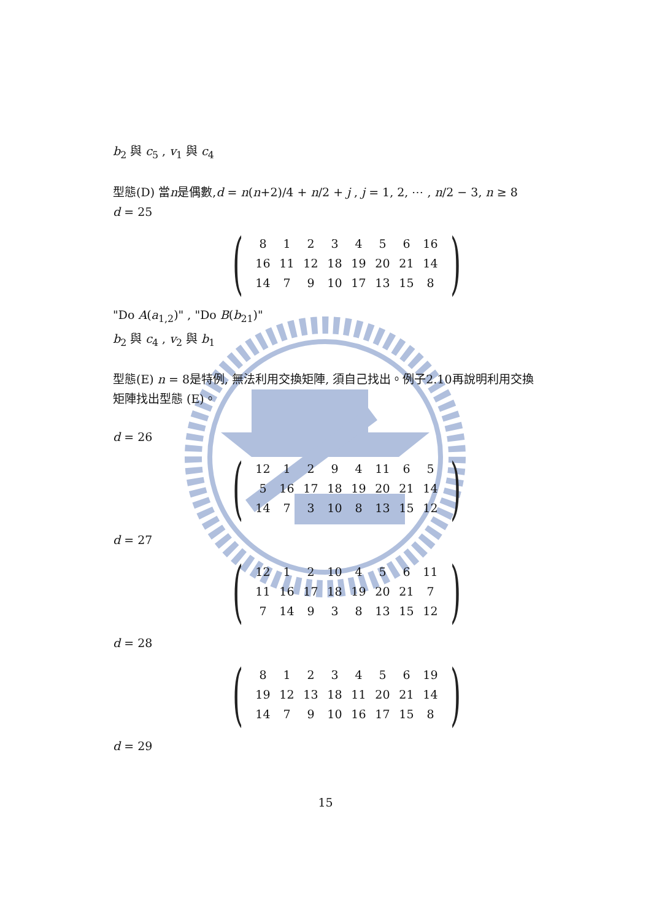b<sub>2</sub> 與 c<sub>5</sub> , v<sub>1</sub> 與 c<sub>4</sub>
型態(D) 當n是偶數,d = n(n+2)/4 + n/2 + j , j = 1, 2, ⋯ , n/2 − 3, n ≥ 8
d = 25
(
| 8 | 1 | 2 | 3 | 4 | 5 | 6 | 16 |
| 16 | 11 | 12 | 18 | 19 | 20 | 21 | 14 |
| 14 | 7 | 9 | 10 | 17 | 13 | 15 | 8 |
)
"Do A(a<sub>1,2</sub>)" , "Do B(b<sub>21</sub>)"
b<sub>2</sub> 與 c<sub>4</sub> , v<sub>2</sub> 與 b<sub>1</sub>
型態(E) n = 8是特例, 無法利用交換矩陣, 須自己找出。例子2.10再說明利用交換矩陣找出型態 (E)。
d = 26
(
| 12 | 1 | 2 | 9 | 4 | 11 | 6 | 5 |
| 5 | 16 | 17 | 18 | 19 | 20 | 21 | 14 |
| 14 | 7 | 3 | 10 | 8 | 13 | 15 | 12 |
)
d = 27
(
| 12 | 1 | 2 | 10 | 4 | 5 | 6 | 11 |
| 11 | 16 | 17 | 18 | 19 | 20 | 21 | 7 |
| 7 | 14 | 9 | 3 | 8 | 13 | 15 | 12 |
)
d = 28
(
| 8 | 1 | 2 | 3 | 4 | 5 | 6 | 19 |
| 19 | 12 | 13 | 18 | 11 | 20 | 21 | 14 |
| 14 | 7 | 9 | 10 | 16 | 17 | 15 | 8 |
)
d = 29
15